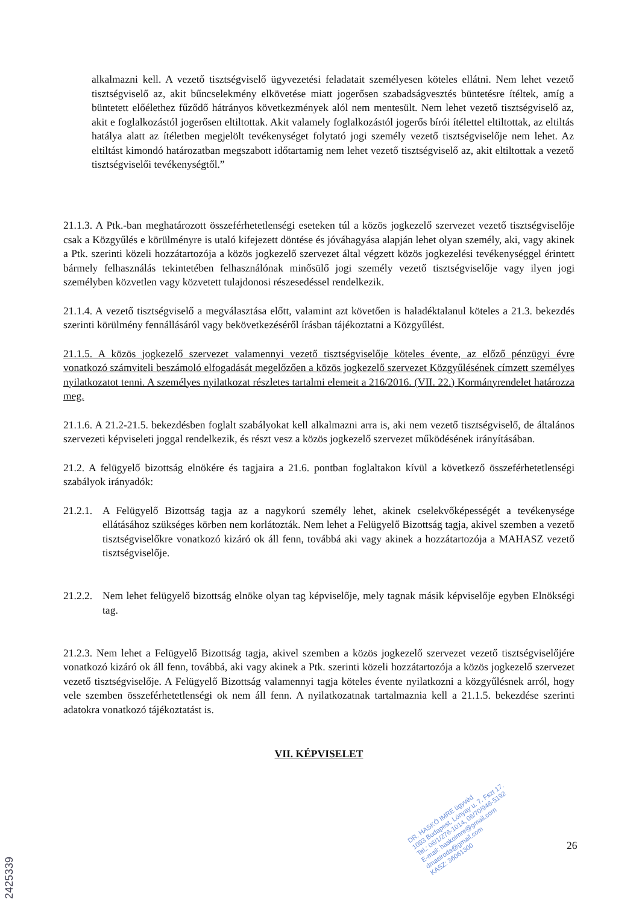alkalmazni kell. A vezető tisztségviselő ügyvezetési feladatait személyesen köteles ellátni. Nem lehet vezető tisztségviselő az, akit bűncselekmény elkövetése miatt jogerősen szabadságvesztés büntetésre ítéltek, amíg a büntetett előélethez fűződő hátrányos következmények alól nem mentesült. Nem lehet vezető tisztségviselő az, akit e foglalkozástól jogerősen eltiltottak. Akit valamely foglalkozástól jogerős bírói ítélettel eltiltottak, az eltiltás hatálya alatt az ítéletben megjelölt tevékenységet folytató jogi személy vezető tisztségviselője nem lehet. Az eltiltást kimondó határozatban megszabott időtartamig nem lehet vezető tisztségviselő az, akit eltiltottak a vezető tisztségviselői tevékenységtől.”
21.1.3. A Ptk.-ban meghatározott összeférhetetlenségi eseteken túl a közös jogkezelő szervezet vezető tisztségviselője csak a Közgyűlés e körülményre is utaló kifejezett döntése és jóváhagyása alapján lehet olyan személy, aki, vagy akinek a Ptk. szerinti közeli hozzátartozója a közös jogkezelő szervezet által végzett közös jogkezelési tevékenységgel érintett bármely felhasználás tekintetében felhasználónak minősülő jogi személy vezető tisztségviselője vagy ilyen jogi személyben közvetlen vagy közvetett tulajdonosi részesedéssel rendelkezik.
21.1.4. A vezető tisztségviselő a megválasztása előtt, valamint azt követően is haladéktalanul köteles a 21.3. bekezdés szerinti körülmény fennállásáról vagy bekövetkezéséről írásban tájékoztatni a Közgyűlést.
21.1.5. A közös jogkezelő szervezet valamennyi vezető tisztségviselője köteles évente, az előző pénzügyi évre vonatkozó számviteli beszámoló elfogadását megelőzően a közös jogkezelő szervezet Közgyűlésének címzett személyes nyilatkozatot tenni. A személyes nyilatkozat részletes tartalmi elemeit a 216/2016. (VII. 22.) Kormányrendelet határozza meg.
21.1.6. A 21.2-21.5. bekezdésben foglalt szabályokat kell alkalmazni arra is, aki nem vezető tisztségviselő, de általános szervezeti képviseleti joggal rendelkezik, és részt vesz a közös jogkezelő szervezet működésének irányításában.
21.2. A felügyelő bizottság elnökére és tagjaira a 21.6. pontban foglaltakon kívül a következő összeférhetetlenségi szabályok irányadók:
21.2.1.
A Felügyelő Bizottság tagja az a nagykorú személy lehet, akinek cselekvőképességét a tevékenysége ellátásához szükséges körben nem korlátozták. Nem lehet a Felügyelő Bizottság tagja, akivel szemben a vezető tisztségviselőkre vonatkozó kizáró ok áll fenn, továbbá aki vagy akinek a hozzátartozója a MAHASZ vezető tisztségviselője.
21.2.2.
Nem lehet felügyelő bizottság elnöke olyan tag képviselője, mely tagnak másik képviselője egyben Elnökségi tag.
21.2.3. Nem lehet a Felügyelő Bizottság tagja, akivel szemben a közös jogkezelő szervezet vezető tisztségviselőjére vonatkozó kizáró ok áll fenn, továbbá, aki vagy akinek a Ptk. szerinti közeli hozzátartozója a közös jogkezelő szervezet vezető tisztségviselője. A Felügyelő Bizottság valamennyi tagja köteles évente nyilatkozni a közgyűlésnek arról, hogy vele szemben összeférhetetlenségi ok nem áll fenn. A nyilatkozatnak tartalmaznia kell a 21.1.5. bekezdése szerinti adatokra vonatkozó tájékoztatást is.
VII. KÉPVISELET
DR. HASKÓ IMRE ügyvéd
1093 Budapest, Lónyay u. 7. Fszt 17.
Tel.: 06/1/276-1014, 06/70/946-5192
E-mail: haskoimre@gmail.com
dmasiroda@gmail.com
KASZ: 36061300
26
2425339